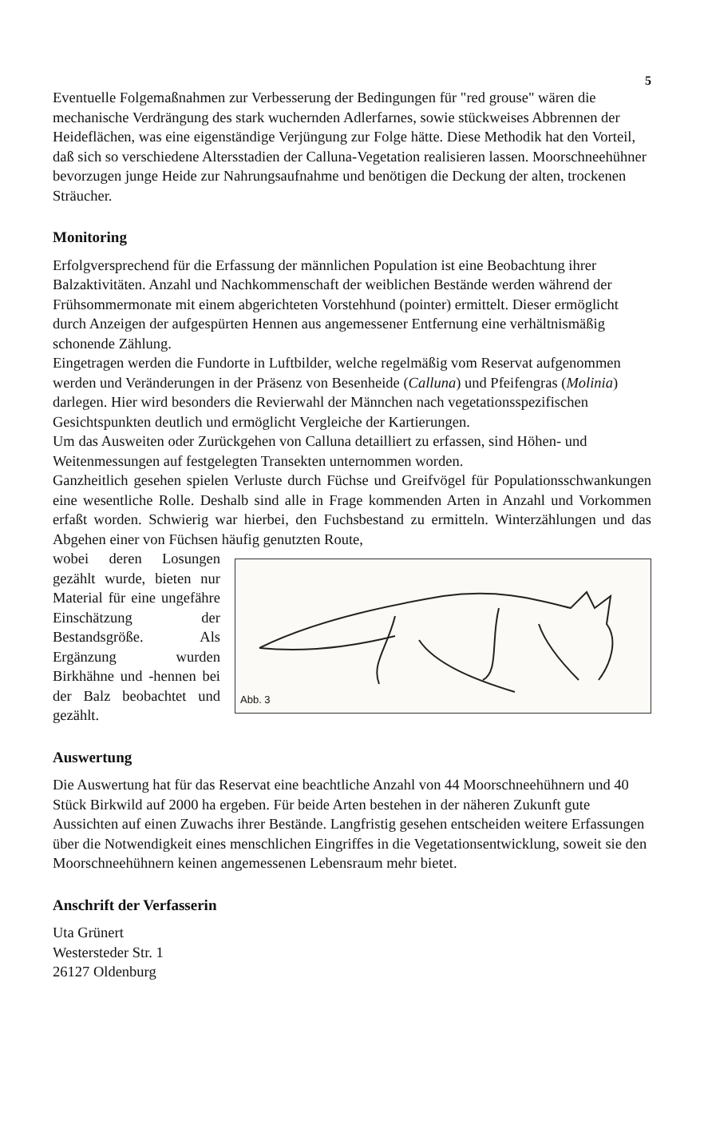5
Eventuelle Folgemaßnahmen zur Verbesserung der Bedingungen für "red grouse" wären die mechanische Verdrängung des stark wuchernden Adlerfarnes, sowie stückweises Abbrennen der Heideflächen, was eine eigenständige Verjüngung zur Folge hätte. Diese Methodik hat den Vorteil, daß sich so verschiedene Altersstadien der Calluna-Vegetation realisieren lassen. Moorschneehühner bevorzugen junge Heide zur Nahrungsaufnahme und benötigen die Deckung der alten, trockenen Sträucher.
Monitoring
Erfolgversprechend für die Erfassung der männlichen Population ist eine Beobachtung ihrer Balzaktivitäten. Anzahl und Nachkommenschaft der weiblichen Bestände werden während der Frühsommermonate mit einem abgerichteten Vorstehhund (pointer) ermittelt. Dieser ermöglicht durch Anzeigen der aufgespürten Hennen aus angemessener Entfernung eine verhältnismäßig schonende Zählung.
Eingetragen werden die Fundorte in Luftbilder, welche regelmäßig vom Reservat aufgenommen werden und Veränderungen in der Präsenz von Besenheide (Calluna) und Pfeifengras (Molinia) darlegen. Hier wird besonders die Revierwahl der Männchen nach vegetationsspezifischen Gesichtspunkten deutlich und ermöglicht Vergleiche der Kartierungen.
Um das Ausweiten oder Zurückgehen von Calluna detailliert zu erfassen, sind Höhen- und Weitenmessungen auf festgelegten Transekten unternommen worden.
Ganzheitlich gesehen spielen Verluste durch Füchse und Greifvögel für Populationsschwankungen eine wesentliche Rolle. Deshalb sind alle in Frage kommenden Arten in Anzahl und Vorkommen erfaßt worden. Schwierig war hierbei, den Fuchsbestand zu ermitteln. Winterzählungen und das Abgehen einer von Füchsen häufig genutzten Route,
wobei deren Losungen gezählt wurde, bieten nur Material für eine ungefähre Einschätzung der Bestandsgröße. Als Ergänzung wurden Birkhähne und -hennen bei der Balz beobachtet und gezählt.
Abb. 3
Auswertung
Die Auswertung hat für das Reservat eine beachtliche Anzahl von 44 Moorschneehühnern und 40 Stück Birkwild auf 2000 ha ergeben. Für beide Arten bestehen in der näheren Zukunft gute Aussichten auf einen Zuwachs ihrer Bestände. Langfristig gesehen entscheiden weitere Erfassungen über die Notwendigkeit eines menschlichen Eingriffes in die Vegetationsentwicklung, soweit sie den Moorschneehühnern keinen angemessenen Lebensraum mehr bietet.
Anschrift der Verfasserin
Uta Grünert
Westersteder Str. 1
26127 Oldenburg